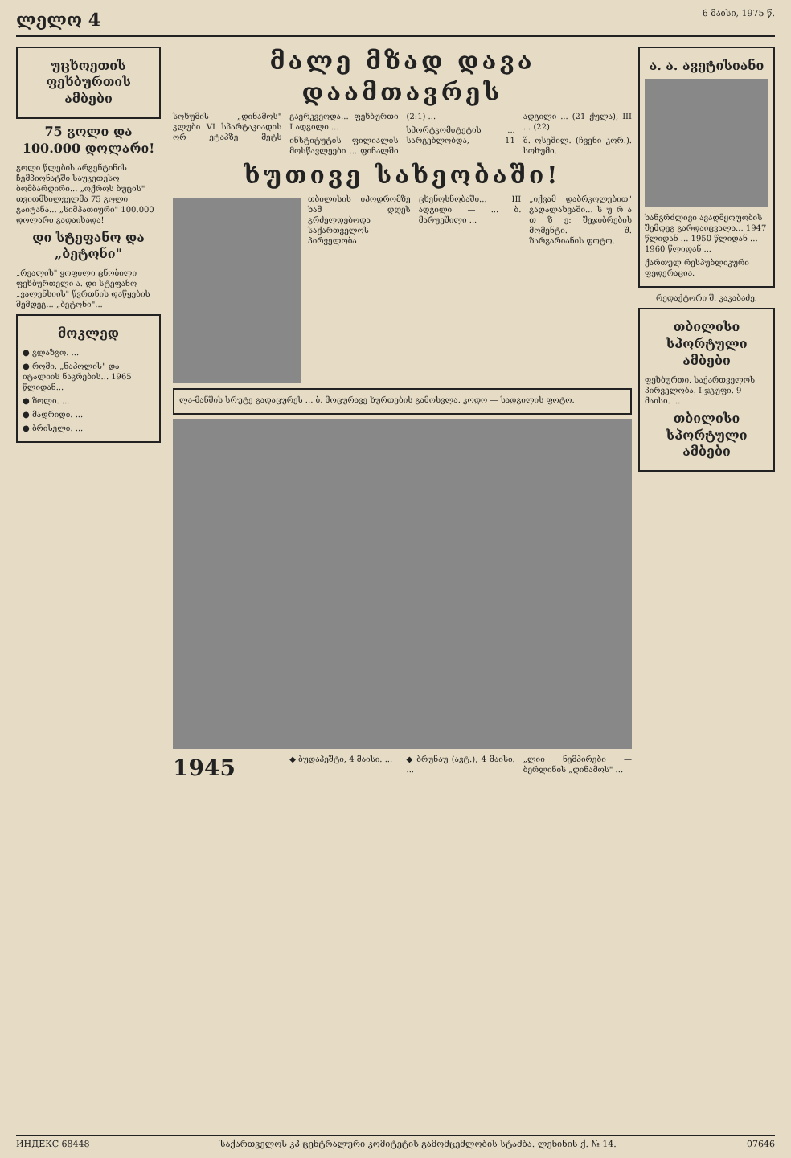ლელო 4 6 მაისი, 1975 წ.
უცხოეთის ფეხბურთის ამბები
75 გოლი და 100.000 დოლარი!
გოლი წლების არგენტინის ჩემპიონატში საუკეთესო ბომბარდირი... „ოქროს ბუცის" თვითმხილველმა 75 გოლი გაიტანა... „სიმპათიური" 100.000 დოლარი გადაიხადა!
დი სტეფანო და „ბეტონი"
„რეალის" ყოფილი ცნობილი ფეხბურთელი ა. დი სტეფანო „ვალენსიის" წვრთნის დაწყების შემდეგ... „ბეტონი"...
მოკლედ
● გლაზგო. ...
● რომი. „ნაპოლის" და იტალიის ნაკრების... 1965 წლიდან...
● ზოლი. ...
● მადრიდი. ...
● ბრისელი. ...
მალე მზად დავა დაამთავრეს
სოხუმის „დინამოს" კლუბი VI სპარტაკიადის ორ ეტაპზე მეტს გაერკვეოდა... ფეხბურთი I ადგილი ...
ინსტიტუტის ფილიალის მოსწავლეები ... ფინალში (2:1) ...
სპორტკომიტეტის ... სარგებლობდა, 11 ადგილი ... (21 ქულა), III ... (22).
შ. ოსეშილ. (ჩვენი კორ.). სოხუმი.
ხუთივე სახეობაში!
თბილისის იპოდრომზე ხამ დღეს გრძელდებოდა საქართველოს პირველობა ცხენოსნობაში... III ადგილი — ... ბ. მარუეშილი ...
„იქვამ დაბრკოლებით" გადალახვაში... ს უ რ ა თ ზ ე: შეჯიბრების მომენტი. შ. ზარგარიანის ფოტო.
ლა-მანშის სრუტე გადაცურეს ... ბ. მოცურავე ხურთების გამოსვლა. კოდო — სადგილის ფოტო.
1945
◆ ბუდაპეშტი, 4 მაისი. ...
◆ ბრუნაუ (ავტ.), 4 მაისი. ...
„ლიი ნემპირები — ბერლინის „დინამოს" ...
ა. ა. ავეტისიანი
ხანგრძლივი ავადმყოფობის შემდეგ გარდაიცვალა... 1947 წლიდან ... 1950 წლიდან ... 1960 წლიდან ...
ქართულ რესპუბლიკური ფედერაცია.
რედაქტორი შ. კაკაბაძე.
თბილისი სპორტული ამბები
ფეხბურთი. საქართველოს პირველობა. I ჯგუფი. 9 მაისი. ...
თბილისი სპორტული ამბები
ИНДЕКС 68448 საქართველოს კპ ცენტრალური კომიტეტის გამომცემლობის სტამბა. ლენინის ქ. № 14. 07646